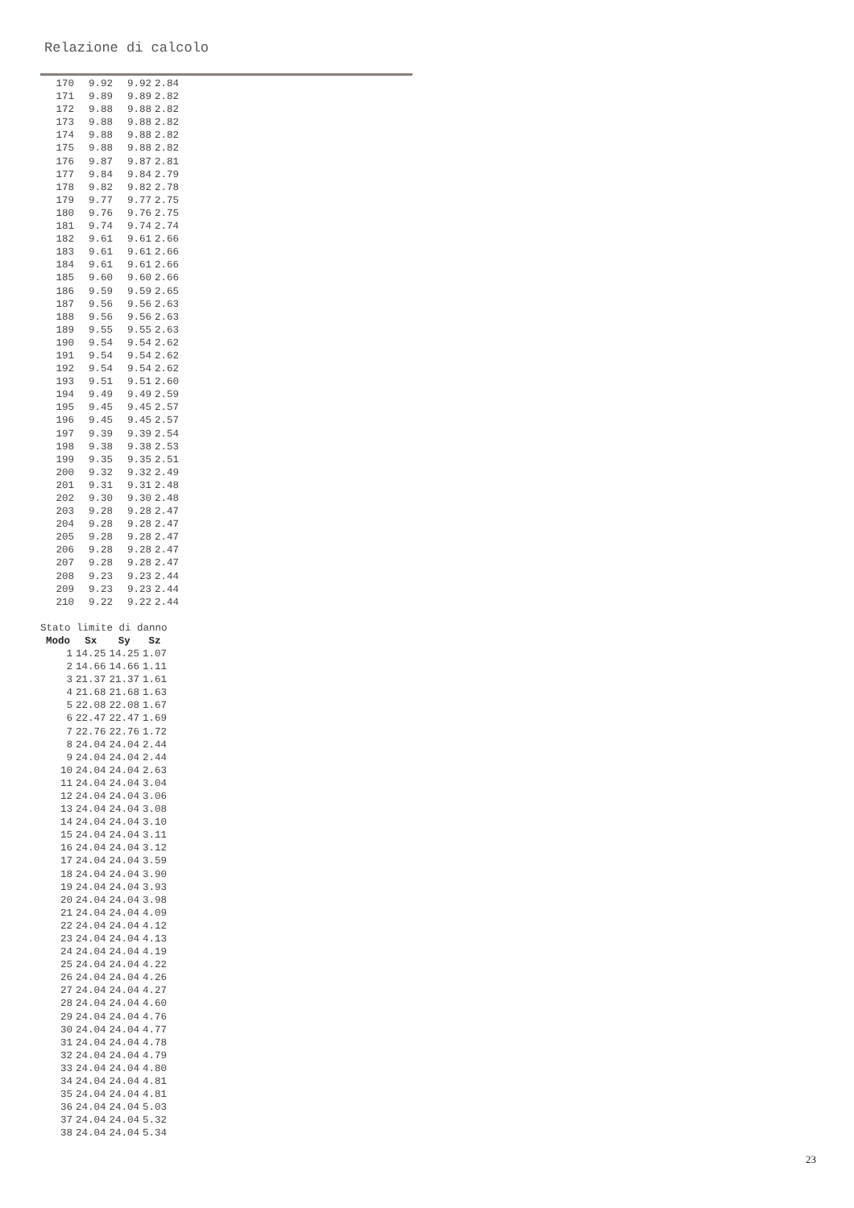Relazione di calcolo
| 170 | 9.92 | 9.92 | 2.84 |
| 171 | 9.89 | 9.89 | 2.82 |
| 172 | 9.88 | 9.88 | 2.82 |
| 173 | 9.88 | 9.88 | 2.82 |
| 174 | 9.88 | 9.88 | 2.82 |
| 175 | 9.88 | 9.88 | 2.82 |
| 176 | 9.87 | 9.87 | 2.81 |
| 177 | 9.84 | 9.84 | 2.79 |
| 178 | 9.82 | 9.82 | 2.78 |
| 179 | 9.77 | 9.77 | 2.75 |
| 180 | 9.76 | 9.76 | 2.75 |
| 181 | 9.74 | 9.74 | 2.74 |
| 182 | 9.61 | 9.61 | 2.66 |
| 183 | 9.61 | 9.61 | 2.66 |
| 184 | 9.61 | 9.61 | 2.66 |
| 185 | 9.60 | 9.60 | 2.66 |
| 186 | 9.59 | 9.59 | 2.65 |
| 187 | 9.56 | 9.56 | 2.63 |
| 188 | 9.56 | 9.56 | 2.63 |
| 189 | 9.55 | 9.55 | 2.63 |
| 190 | 9.54 | 9.54 | 2.62 |
| 191 | 9.54 | 9.54 | 2.62 |
| 192 | 9.54 | 9.54 | 2.62 |
| 193 | 9.51 | 9.51 | 2.60 |
| 194 | 9.49 | 9.49 | 2.59 |
| 195 | 9.45 | 9.45 | 2.57 |
| 196 | 9.45 | 9.45 | 2.57 |
| 197 | 9.39 | 9.39 | 2.54 |
| 198 | 9.38 | 9.38 | 2.53 |
| 199 | 9.35 | 9.35 | 2.51 |
| 200 | 9.32 | 9.32 | 2.49 |
| 201 | 9.31 | 9.31 | 2.48 |
| 202 | 9.30 | 9.30 | 2.48 |
| 203 | 9.28 | 9.28 | 2.47 |
| 204 | 9.28 | 9.28 | 2.47 |
| 205 | 9.28 | 9.28 | 2.47 |
| 206 | 9.28 | 9.28 | 2.47 |
| 207 | 9.28 | 9.28 | 2.47 |
| 208 | 9.23 | 9.23 | 2.44 |
| 209 | 9.23 | 9.23 | 2.44 |
| 210 | 9.22 | 9.22 | 2.44 |
Stato limite di danno
| Modo | Sx | Sy | Sz |
| --- | --- | --- | --- |
| 1 | 14.25 | 14.25 | 1.07 |
| 2 | 14.66 | 14.66 | 1.11 |
| 3 | 21.37 | 21.37 | 1.61 |
| 4 | 21.68 | 21.68 | 1.63 |
| 5 | 22.08 | 22.08 | 1.67 |
| 6 | 22.47 | 22.47 | 1.69 |
| 7 | 22.76 | 22.76 | 1.72 |
| 8 | 24.04 | 24.04 | 2.44 |
| 9 | 24.04 | 24.04 | 2.44 |
| 10 | 24.04 | 24.04 | 2.63 |
| 11 | 24.04 | 24.04 | 3.04 |
| 12 | 24.04 | 24.04 | 3.06 |
| 13 | 24.04 | 24.04 | 3.08 |
| 14 | 24.04 | 24.04 | 3.10 |
| 15 | 24.04 | 24.04 | 3.11 |
| 16 | 24.04 | 24.04 | 3.12 |
| 17 | 24.04 | 24.04 | 3.59 |
| 18 | 24.04 | 24.04 | 3.90 |
| 19 | 24.04 | 24.04 | 3.93 |
| 20 | 24.04 | 24.04 | 3.98 |
| 21 | 24.04 | 24.04 | 4.09 |
| 22 | 24.04 | 24.04 | 4.12 |
| 23 | 24.04 | 24.04 | 4.13 |
| 24 | 24.04 | 24.04 | 4.19 |
| 25 | 24.04 | 24.04 | 4.22 |
| 26 | 24.04 | 24.04 | 4.26 |
| 27 | 24.04 | 24.04 | 4.27 |
| 28 | 24.04 | 24.04 | 4.60 |
| 29 | 24.04 | 24.04 | 4.76 |
| 30 | 24.04 | 24.04 | 4.77 |
| 31 | 24.04 | 24.04 | 4.78 |
| 32 | 24.04 | 24.04 | 4.79 |
| 33 | 24.04 | 24.04 | 4.80 |
| 34 | 24.04 | 24.04 | 4.81 |
| 35 | 24.04 | 24.04 | 4.81 |
| 36 | 24.04 | 24.04 | 5.03 |
| 37 | 24.04 | 24.04 | 5.32 |
| 38 | 24.04 | 24.04 | 5.34 |
23